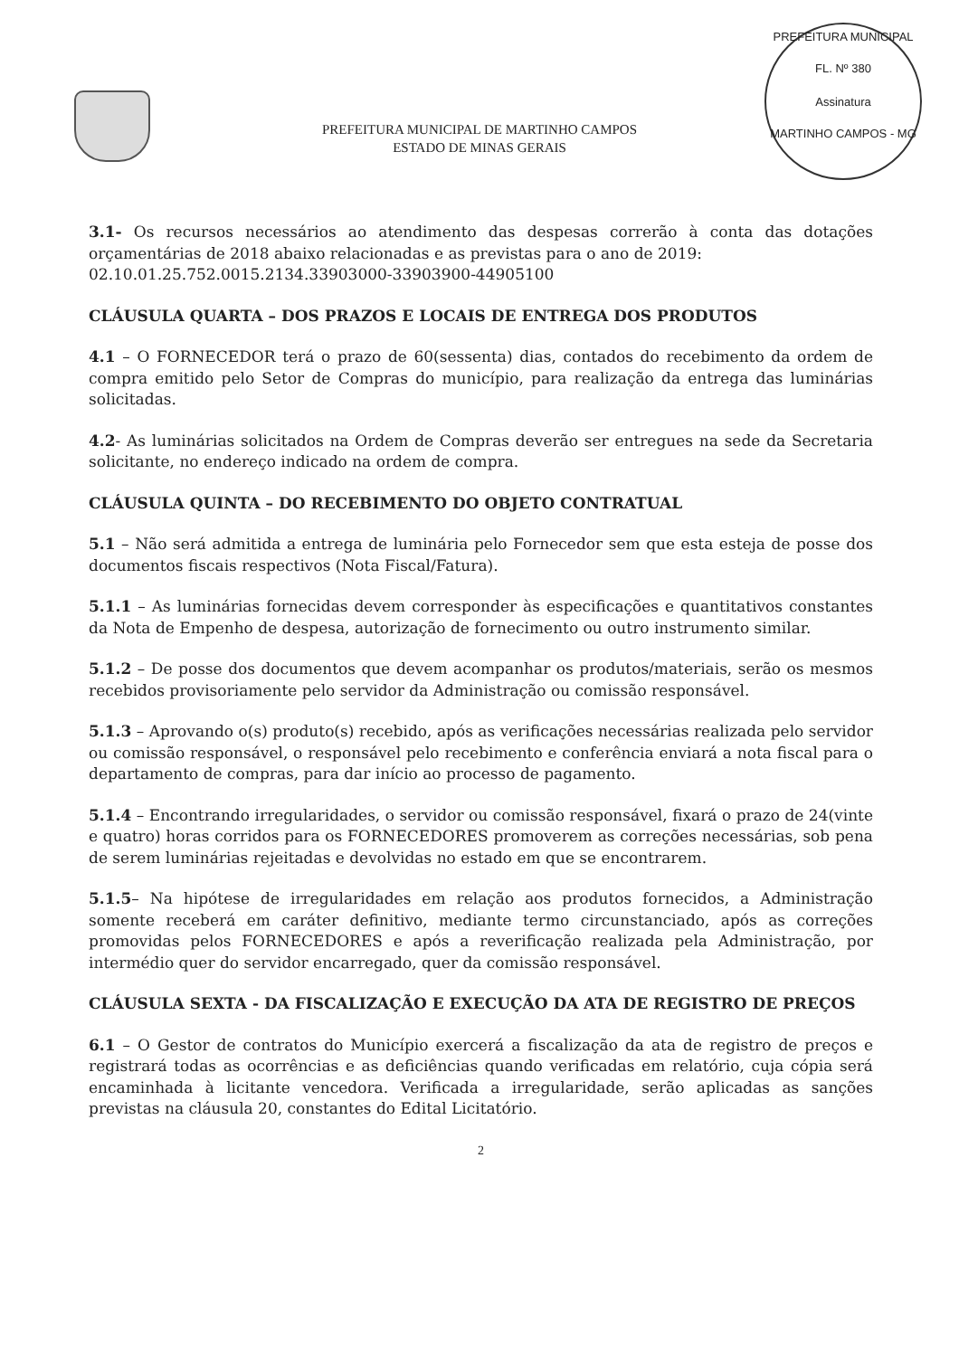PREFEITURA MUNICIPAL DE MARTINHO CAMPOS
ESTADO DE MINAS GERAIS
PREFEITURA MUNICIPAL
FL. Nº 380
Assinatura
MARTINHO CAMPOS - MG
3.1- Os recursos necessários ao atendimento das despesas correrão à conta das dotações orçamentárias de 2018 abaixo relacionadas e as previstas para o ano de 2019:
02.10.01.25.752.0015.2134.33903000-33903900-44905100
CLÁUSULA QUARTA – DOS PRAZOS E LOCAIS DE ENTREGA DOS PRODUTOS
4.1 – O FORNECEDOR terá o prazo de 60(sessenta) dias, contados do recebimento da ordem de compra emitido pelo Setor de Compras do município, para realização da entrega das luminárias solicitadas.
4.2- As luminárias solicitados na Ordem de Compras deverão ser entregues na sede da Secretaria solicitante, no endereço indicado na ordem de compra.
CLÁUSULA QUINTA – DO RECEBIMENTO DO OBJETO CONTRATUAL
5.1 – Não será admitida a entrega de luminária pelo Fornecedor sem que esta esteja de posse dos documentos fiscais respectivos (Nota Fiscal/Fatura).
5.1.1 – As luminárias fornecidas devem corresponder às especificações e quantitativos constantes da Nota de Empenho de despesa, autorização de fornecimento ou outro instrumento similar.
5.1.2 – De posse dos documentos que devem acompanhar os produtos/materiais, serão os mesmos recebidos provisoriamente pelo servidor da Administração ou comissão responsável.
5.1.3 – Aprovando o(s) produto(s) recebido, após as verificações necessárias realizada pelo servidor ou comissão responsável, o responsável pelo recebimento e conferência enviará a nota fiscal para o departamento de compras, para dar início ao processo de pagamento.
5.1.4 – Encontrando irregularidades, o servidor ou comissão responsável, fixará o prazo de 24(vinte e quatro) horas corridos para os FORNECEDORES promoverem as correções necessárias, sob pena de serem luminárias rejeitadas e devolvidas no estado em que se encontrarem.
5.1.5– Na hipótese de irregularidades em relação aos produtos fornecidos, a Administração somente receberá em caráter definitivo, mediante termo circunstanciado, após as correções promovidas pelos FORNECEDORES e após a reverificação realizada pela Administração, por intermédio quer do servidor encarregado, quer da comissão responsável.
CLÁUSULA SEXTA - DA FISCALIZAÇÃO E EXECUÇÃO DA ATA DE REGISTRO DE PREÇOS
6.1 – O Gestor de contratos do Município exercerá a fiscalização da ata de registro de preços e registrará todas as ocorrências e as deficiências quando verificadas em relatório, cuja cópia será encaminhada à licitante vencedora. Verificada a irregularidade, serão aplicadas as sanções previstas na cláusula 20, constantes do Edital Licitatório.
2